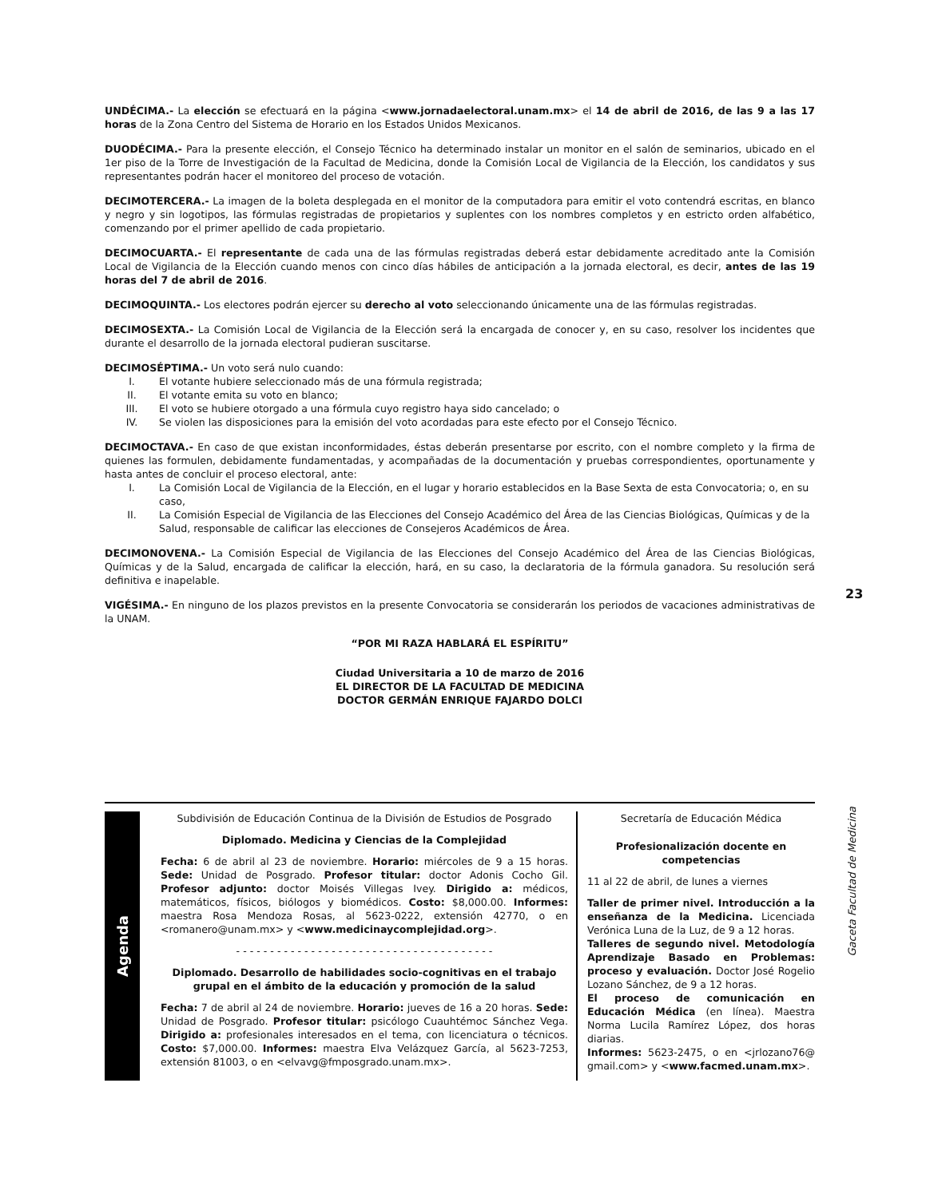UNDÉCIMA.- La elección se efectuará en la página <www.jornadaelectoral.unam.mx> el 14 de abril de 2016, de las 9 a las 17 horas de la Zona Centro del Sistema de Horario en los Estados Unidos Mexicanos.
DUODÉCIMA.- Para la presente elección, el Consejo Técnico ha determinado instalar un monitor en el salón de seminarios, ubicado en el 1er piso de la Torre de Investigación de la Facultad de Medicina, donde la Comisión Local de Vigilancia de la Elección, los candidatos y sus representantes podrán hacer el monitoreo del proceso de votación.
DECIMOTERCERA.- La imagen de la boleta desplegada en el monitor de la computadora para emitir el voto contendrá escritas, en blanco y negro y sin logotipos, las fórmulas registradas de propietarios y suplentes con los nombres completos y en estricto orden alfabético, comenzando por el primer apellido de cada propietario.
DECIMOCUARTA.- El representante de cada una de las fórmulas registradas deberá estar debidamente acreditado ante la Comisión Local de Vigilancia de la Elección cuando menos con cinco días hábiles de anticipación a la jornada electoral, es decir, antes de las 19 horas del 7 de abril de 2016.
DECIMOQUINTA.- Los electores podrán ejercer su derecho al voto seleccionando únicamente una de las fórmulas registradas.
DECIMOSEXTA.- La Comisión Local de Vigilancia de la Elección será la encargada de conocer y, en su caso, resolver los incidentes que durante el desarrollo de la jornada electoral pudieran suscitarse.
DECIMOSÉPTIMA.- Un voto será nulo cuando:
I. El votante hubiere seleccionado más de una fórmula registrada;
II. El votante emita su voto en blanco;
III. El voto se hubiere otorgado a una fórmula cuyo registro haya sido cancelado; o
IV. Se violen las disposiciones para la emisión del voto acordadas para este efecto por el Consejo Técnico.
DECIMOCTAVA.- En caso de que existan inconformidades, éstas deberán presentarse por escrito, con el nombre completo y la firma de quienes las formulen, debidamente fundamentadas, y acompañadas de la documentación y pruebas correspondientes, oportunamente y hasta antes de concluir el proceso electoral, ante:
I. La Comisión Local de Vigilancia de la Elección, en el lugar y horario establecidos en la Base Sexta de esta Convocatoria; o, en su caso,
II. La Comisión Especial de Vigilancia de las Elecciones del Consejo Académico del Área de las Ciencias Biológicas, Químicas y de la Salud, responsable de calificar las elecciones de Consejeros Académicos de Área.
DECIMONOVENA.- La Comisión Especial de Vigilancia de las Elecciones del Consejo Académico del Área de las Ciencias Biológicas, Químicas y de la Salud, encargada de calificar la elección, hará, en su caso, la declaratoria de la fórmula ganadora. Su resolución será definitiva e inapelable.
VIGÉSIMA.- En ninguno de los plazos previstos en la presente Convocatoria se considerarán los periodos de vacaciones administrativas de la UNAM.
“POR MI RAZA HABLARÁ EL ESPÍRITU”
Ciudad Universitaria a 10 de marzo de 2016
EL DIRECTOR DE LA FACULTAD DE MEDICINA
DOCTOR GERMÁN ENRIQUE FAJARDO DOLCI
23
Gaceta Facultad de Medicina
Agenda
Subdivisión de Educación Continua de la División de Estudios de Posgrado
Diplomado. Medicina y Ciencias de la Complejidad
Fecha: 6 de abril al 23 de noviembre. Horario: miércoles de 9 a 15 horas. Sede: Unidad de Posgrado. Profesor titular: doctor Adonis Cocho Gil. Profesor adjunto: doctor Moisés Villegas Ivey. Dirigido a: médicos, matemáticos, físicos, biólogos y biomédicos. Costo: $8,000.00. Informes: maestra Rosa Mendoza Rosas, al 5623-0222, extensión 42770, o en <romanero@unam.mx> y <www.medicinaycomplejidad.org>.
- - - - - - - - - - - - - - - - - - - - - - - - - - - - - - - - - - - - - -
Diplomado. Desarrollo de habilidades socio-cognitivas en el trabajo grupal en el ámbito de la educación y promoción de la salud
Fecha: 7 de abril al 24 de noviembre. Horario: jueves de 16 a 20 horas. Sede: Unidad de Posgrado. Profesor titular: psicólogo Cuauhtémoc Sánchez Vega. Dirigido a: profesionales interesados en el tema, con licenciatura o técnicos. Costo: $7,000.00. Informes: maestra Elva Velázquez García, al 5623-7253, extensión 81003, o en <elvavg@fmposgrado.unam.mx>.
Secretaría de Educación Médica
Profesionalización docente en competencias
11 al 22 de abril, de lunes a viernes
Taller de primer nivel. Introducción a la enseñanza de la Medicina. Licenciada Verónica Luna de la Luz, de 9 a 12 horas.
Talleres de segundo nivel. Metodología Aprendizaje Basado en Problemas: proceso y evaluación. Doctor José Rogelio Lozano Sánchez, de 9 a 12 horas.
El proceso de comunicación en Educación Médica (en línea). Maestra Norma Lucila Ramírez López, dos horas diarias.
Informes: 5623-2475, o en <jrlozano76@ gmail.com> y <www.facmed.unam.mx>.